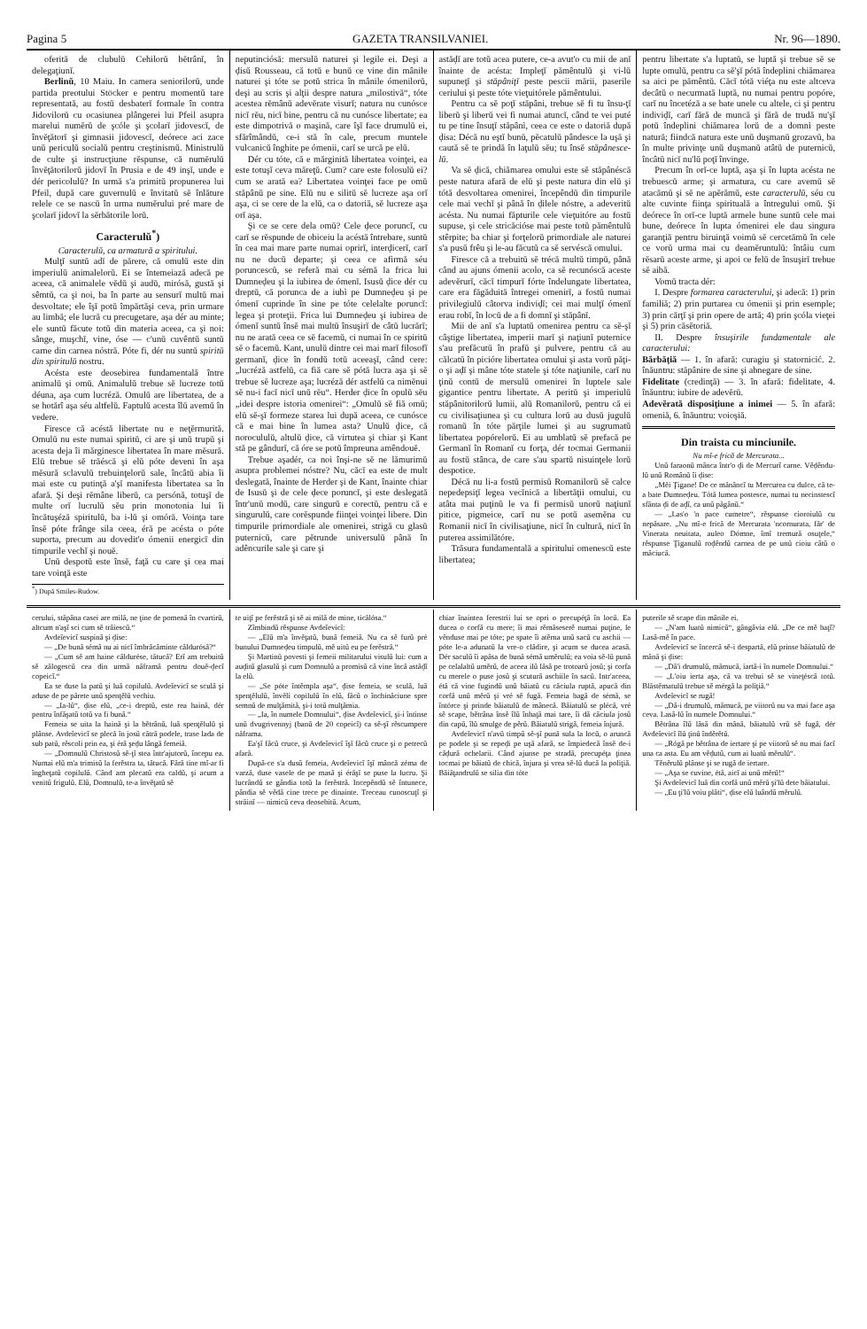Pagina 5 GAZETA TRANSILVANIEI. Nr. 96—1890.
oferită de clubulŭ Cehilorŭ bĕtrânĭ, în delegaţiunĭ.
Berlinŭ, 10 Maiu. In camera seniorilorŭ, unde partida preotului Stöcker e pentru momentŭ tare representată, au fostŭ desbaterĭ formale în contra Jidovilorŭ cu ocasiunea plângerei lui Pfeil asupra marelui numĕrŭ de şcóle şi şcolarĭ jidovescĭ, de învĕţătorĭ şi gimnasii jidovescĭ, deórece aci zace unŭ periculŭ socialŭ pentru creştinismŭ. Ministrulŭ de culte şi instrucţiune rĕspunse, că numĕrulŭ învĕţătorilorŭ jidovĭ în Prusia e de 49 inşĭ, unde e dér pericolulŭ? In urmă s'a primitŭ propunerea lui Pfeil, după care guvernulŭ e învitatŭ sĕ înlăture relele ce se nascŭ în urma numĕrului pré mare de şcolarĭ jidovĭ la sĕrbătorile lorŭ.
Caracterulŭ<sup>*</sup>)
Caracterulŭ, ca armatură a spiritului.
Mulţĭ suntŭ adĭ de părere, că omulŭ este din imperiulŭ animalelorŭ. Ei se întemeiază adecă pe aceea, că animalele vĕdŭ şi audŭ, mirósă, gustă şi sêmtŭ, ca şi noi, ba în parte au sensurĭ multŭ mai desvoltate; ele îşĭ potŭ împărtăşi ceva, prin urmare au limbă; ele lucră cu precugetare, aşa dér au minte; ele suntŭ făcute totŭ din materia aceea, ca şi noi: sânge, muşchĭ, vine, óse — c'unŭ cuvêntŭ suntŭ carne din carnea nóstră. Póte fi, dér nu suntŭ spiritŭ din spiritulŭ nostru.
Acésta este deosebirea fundamentală între animalŭ şi omŭ. Animalulŭ trebue sĕ lucreze totŭ déuna, aşa cum lucréză. Omulŭ are libertatea, de a se hotărî aşa séu altfelŭ. Faptulŭ acesta îlŭ avemŭ în vedere.
Firesce că acéstă libertate nu e neţĕrmurită. Omulŭ nu este numai spiritŭ, ci are şi unŭ trupŭ şi acesta deja îi mărginesce libertatea în mare mĕsură. Elŭ trebue sĕ trăéscă şi elŭ póte deveni în aşa mĕsură sclavulŭ trebuinţelorŭ sale, încâtŭ abia îi mai este cu putinţă a'şĭ manifesta libertatea sa în afară. Şi deşi rĕmâne liberŭ, ca persónă, totuşĭ de multe orĭ lucrulŭ sĕu prin monotonia lui îi încătuşéză spiritulŭ, ba i-lŭ şi omóră. Voinţa tare însĕ póte frânge sila ceea, éră pe acésta o póte suporta, precum au dovedit'o ómenii energicĭ din timpurile vechĭ şi nouĕ.
Unŭ despotŭ este însĕ, faţă cu care şi cea mai tare voinţă este
<sup>*</sup>) După Smiles-Rudow.
neputinciósă: mersulŭ naturei şi legile ei. Deşi a ḑisŭ Rousseau, că totŭ e bunŭ ce vine din mânile naturei şi tóte se potŭ strica în mânile ómenilorŭ, deşi au scris şi alţii despre natura „milostivă“, tóte acestea rĕmânŭ adevĕrate visurĭ; natura nu cunósce nicĭ rĕu, nicĭ bine, pentru că nu cunósce libertate; ea este dimpotrivă o maşină, care îşĭ face drumulŭ ei, sfărîmândŭ, ce-i stă în cale, precum muntele vulcanicŭ înghite pe ómenii, carĭ se urcă pe elŭ.
Dér cu tóte, că e mărginită libertatea voinţei, ea este totuşĭ ceva măreţŭ. Cum? care este folosulŭ ei? cum se arată ea? Libertatea voinţei face pe omŭ stăpânŭ pe sine. Elŭ nu e silitŭ sĕ lucreze aşa orĭ aşa, ci se cere de la elŭ, ca o datoriă, sĕ lucreze aşa orĭ aşa.
Şi ce se cere dela omŭ? Cele ḑece poruncĭ, cu carĭ se rĕspunde de obiceiu la acéstă întrebare, suntŭ în cea mai mare parte numai oprirĭ, interḑicerĭ, carĭ nu ne ducŭ departe; şi ceea ce afirmă séu poruncescŭ, se referă mai cu sémă la frica lui Dumneḑeu şi la iubirea de ómenĭ. Isusŭ ḑice dér cu dreptŭ, că porunca de a iubì pe Dumneḑeu şi pe ómenĭ cuprinde în sine pe tóte celelalte poruncĭ: legea şi proteţii. Frica lui Dumneḑeu şi iubirea de ómenĭ suntŭ însĕ mai multŭ însuşirĭ de câtŭ lucrărĭ; nu ne arată ceea ce sĕ facemŭ, ci numai în ce spiritŭ sĕ o facemŭ. Kant, unulŭ dintre cei mai marĭ filosofĭ germanĭ, ḑice în fondŭ totŭ aceeaşĭ, când cere: „lucréză astfelŭ, ca fiă care sĕ pótă lucra aşa şi sĕ trebue sĕ lucreze aşa; lucréză dér astfelŭ ca nimĕnui sĕ nu-i facĭ nicĭ unŭ rĕu“. Herder ḑice în opulŭ sĕu „idei despre istoria omenirei“: „Omulŭ sĕ fiă omŭ; elŭ sĕ-şĭ formeze starea lui după aceea, ce cunósce că e mai bine în lumea asta? Unulŭ ḑice, că norocululŭ, altulŭ ḑice, că virtutea şi chiar şi Kant stă pe gândurĭ, că óre se potŭ împreuna amêndouĕ.
Trebue aşadér, ca noi înşi-ne sĕ ne lămurimŭ asupra problemei nóstre? Nu, căcĭ ea este de mult deslegată, înainte de Herder şi de Kant, înainte chiar de Isusŭ şi de cele ḑece poruncĭ, şi este deslegată într'unŭ modŭ, care singurŭ e corectŭ, pentru că e singurulŭ, care corĕspunde fiinţei voinţei libere. Din timpurile primordiale ale omenirei, strigă cu glasŭ puternicŭ, care pĕtrunde universulŭ până în adêncurile sale şi care şi
astăḑĭ are totŭ acea putere, ce-a avut'o cu mii de anĭ înainte de acésta: Impleţĭ pămêntulŭ şi vi-lŭ supuneţĭ şi stăpâniţĭ peste pescii mării, paserile ceriului şi peste tóte vieţuitórele pămêntului.
Pentru ca sĕ poţĭ stăpâni, trebue sĕ fi tu însu-ţĭ liberŭ şi liberŭ vei fi numai atuncĭ, când te vei puté tu pe tine însuţĭ stăpânì, ceea ce este o datoriă după ḑisa: Décă nu eştĭ bunŭ, pĕcatulŭ pândesce la uşă şi caută sĕ te prindă în laţulŭ sĕu; tu însĕ stăpânesce-lŭ.
Va sĕ ḑică, chiămarea omului este sĕ stăpânéscă peste natura afară de elŭ şi peste natura din elŭ şi tótă desvoltarea omenirei, începêndŭ din timpurile cele mai vechĭ şi până în ḑilele nóstre, a adeveritŭ acésta. Nu numai făpturile cele vieţuitóre au fostŭ supuse, şi cele stricăcióse mai peste totŭ pămêntulŭ stêrpite; ba chiar şi forţelorŭ primordiale ale naturei s'a pusŭ frêu şi le-au făcutŭ ca sĕ servéscă omului.
Firesce că a trebuitŭ sĕ tréсă multŭ timpŭ, până când au ajuns ómenii acolo, ca sĕ recunóscă aceste adevĕrurĭ, căcĭ timpurĭ fórte îndelungate libertatea, care era făgăduită întregei omenirĭ, a fostŭ numai privilegiulŭ câtorva indiviḑĭ; cei mai mulţĭ ómenĭ erau robĭ, în locŭ de a fi domnĭ şi stăpânĭ.
Mii de anĭ s'a luptatŭ omenirea pentru ca sĕ-şĭ câştige libertatea, imperii marĭ şi naţiunĭ puternice s'au prefăcutŭ în prafŭ şi pulvere, pentru că au călcatŭ în picióre libertatea omului şi asta vorŭ păţi-o şi aḑĭ şi mâne tóte statele şi tóte naţiunile, carĭ nu ţinŭ contŭ de mersulŭ omenirei în luptele sale gigantice pentru libertate. A peritŭ şi imperiulŭ stăpânitorilorŭ lumii, alŭ Romanilorŭ, pentru că ei cu civilisaţiunea şi cu cultura lorŭ au dusŭ jugulŭ romanŭ în tóte părţile lumei şi au sugrumatŭ libertatea popórelorŭ. Ei au umblatŭ sĕ prefacă pe Germanĭ în Romanĭ cu forţa, dér tocmai Germanii au fostŭ stânca, de care s'au spartŭ nisuinţele lorŭ despotice.
Décă nu li-a fostŭ permisŭ Romanilorŭ sĕ calce nepedepsiţĭ legea vecĭnică a libertăţii omului, cu atâta mai puţinŭ le va fi permisŭ unorŭ naţiunĭ pitice, pigmeice, carĭ nu se potŭ asemĕna cu Romanii nicĭ în civilisaţiune, nicĭ în cultură, nicĭ în puterea assimilătóre.
Trăsura fundamentală a spiritului omenescŭ este libertatea;
pentru libertate s'a luptatŭ, se luptă şi trebue sĕ se lupte omulŭ, pentru ca sĕ'şĭ pótă îndeplini chiămarea sa aici pe pămêntŭ. Căcĭ tótă viéţa nu este altceva decâtŭ o necurmată luptă, nu numai pentru popóre, carĭ nu încetéză a se bate unele cu altele, ci şi pentru indiviḑĭ, carĭ fără de muncă şi fără de trudă nu'şĭ potŭ îndeplini chiămarea lorŭ de a domnì peste natură; fiindcă natura este unŭ duşmanŭ grozavŭ, ba în multe privinţe unŭ duşmanŭ atâtŭ de puternicŭ, încâtŭ nicĭ nu'lŭ poţĭ învinge.
Precum în orĭ-ce luptă, aşa şi în lupta acésta ne trebuescŭ arme; şi armatura, cu care avemŭ sĕ atacămŭ şi sĕ ne apĕrămŭ, este caracterulŭ, séu cu alte cuvinte fiinţa spirituală a întregului omŭ. Şi deórece în orĭ-ce luptă armele bune suntŭ cele mai bune, deórece în lupta ómenirei ele dau singura garanţiă pentru biruinţă voimŭ sĕ cercetămŭ în cele ce vorŭ urma mai cu deamĕruntulŭ: întâiu cum rĕsarŭ aceste arme, şi apoi ce felŭ de însuşirĭ trebue sĕ aibă.
Vomŭ tracta dér:
I. Despre formarea caracterului, şi adecă: 1) prin familiă; 2) prin purtarea cu ómenii şi prin esemple; 3) prin cărţĭ şi prin opere de artă; 4) prin şcóla vieţei şi 5) prin căsĕtoriă.
II. Despre însuşirile fundamentale ale caracterului:
Bărbăţiă — 1. în afară: curagiu şi statornicić. 2. înăuntru: stăpânire de sine şi abnegare de sine.
Fidelitate (credinţă) — 3. în afară: fidelitate, 4. înăuntru: iubire de adevĕrŭ.
Adevĕrată disposiţiune a inimei — 5. în afară: omeniă, 6. înăuntru: voioşiă.
Din traista cu minciunile.
Nu mĭ-e frică de Mercurata...
Unŭ faraonŭ mânca într'o ḑi de Mercurĭ carne. Vĕḑêndu-lŭ unŭ Românŭ îi ḑise:
„Mĕi Ţigane! De ce mănâncĭ tu Mercurea cu dulce, că te-a bate Dumneḑeu. Tótă lumea postesce, numai tu necinstescĭ sfânta ḑi de aḑĭ, ca unŭ păgânŭ.“
— „Las'o 'n pace cumetre“, rĕspunse cioroiulŭ cu nepăsare. „Nu mĭ-e frică de Mercurata 'ncornurata, făr' de Vinerata neuitata, auleo Dómne, îmĭ tremură osuţele,“ rĕspunse Ţiganulŭ roḑêndŭ carnea de pe unŭ cioiu câtŭ o măciucă.
cerului, stăpâna casei are milă, ne ţine de pomenă în cvartirŭ, altcum n'aşĭ sci cum sĕ trăiescŭ.“
Avdeĭevicĭ suspină şi ḑise:
— „De bună sémă nu ai nicĭ îmbrăcăminte căldurósă?“
— „Cum sĕ am haine căldurése, tătucă? Erĭ am trebuitŭ sĕ zălogescŭ cea din urmă năframă pentru douĕ-ḑecĭ copeicĭ.“
Ea se duse la patŭ şi luă copilulŭ. Avdeĭevicĭ se sculă şi aduse de pe părete unŭ spenţĕlŭ vechiu.
— „Ia-lŭ“, ḑise elŭ, „ce-i dreptŭ, este rea haină, dér pentru înfăşatŭ totŭ va fi bună.“
Femeia se uita la haină şi la bĕtrânŭ, luă spenţĕlulŭ şi plânse. Avdeĭevicĭ se plecă în josŭ cătră podele, trase lada de sub patŭ, rĕscoli prin ea, şi éră şeḑu lângă femeiă.
— „Domnulŭ Christosŭ sĕ-ţĭ stea într'ajutorŭ, începu ea. Numai elŭ m'a trimisŭ la ferĕstra ta, tătucă. Fără tine mĭ-ar fi îngheţatŭ copilulŭ. Când am plecatŭ era caldŭ, şi acum a venitŭ frigulŭ. Elŭ, Domnulŭ, te-a învĕţatŭ sĕ
te uiţĭ pe ferĕstră şi sĕ ai milă de mine, ticălósa.“
Zîmbindŭ rĕspunse Avdeĭevicĭ:
— „Elŭ m'a învĕţatŭ, bună femeiă. Nu ca sĕ furŭ pré bunului Dumneḑeu timpulŭ, mĕ uitŭ eu pe ferĕstră.“
Şi Martinŭ povestì şi femeii militarului visulŭ lui: cum a auḑitŭ glasulŭ şi cum Domnulŭ a promisŭ că vine încă astăḑĭ la elŭ.
— „Se póte întêmpla aşa“, ḑise femeia, se sculă, luă spenţĕlulŭ, învĕlì copilulŭ în elŭ, făcŭ o închinăciune spre semnŭ de mulţămită, şi-i totŭ mulţămia.
— „Ia, în numele Domnului“, ḑise Avdeĭevicĭ, şi-i întinse unŭ dvugrivennyj (banŭ de 20 copeicĭ) ca sĕ-şĭ rĕscumpere năframa.
Ea'şĭ făcŭ cruce, şi Avdeĭevicĭ îşĭ făcŭ cruce şi o petrecŭ afară.
După-ce s'a dusŭ femeia, Avdeĭevicĭ îşĭ mâncă zéma de varză, duse vasele de pe masă şi érăşĭ se puse la lucru. Şi lucrândŭ se gândia totŭ la ferĕstră. Incepêndŭ sĕ întunece, pândia sĕ vĕdă cine trece pe dinainte. Treceau cunoscuţĭ şi străinĭ — nimicŭ ceva deosebitŭ. Acum,
chiar înaintea ferestrii lui se opri o precupéţă în locŭ. Ea ducea o corfă cu mere; îi mai rĕmăseserĕ numai puţine, le vênduse mai pe tóte; pe spate îi atêrna unŭ sacŭ cu aschii — póte le-a adunatŭ la vre-o clădire, şi acum se ducea acasă. Dér saculŭ îi apăsa de bună sémă umĕrulŭ; ea voia sĕ-lŭ pună pe celalaltŭ umĕrŭ, de aceea ilŭ lăsă pe trotoarŭ josŭ; şi corfa cu merele o puse josŭ şi scutură aschiile în sacŭ. Intr'aceea, étă că vine fugindŭ unŭ băiatŭ cu căciula ruptă, apucă din corfă unŭ mĕrŭ şi vré sĕ fugă. Femeia bagă de sémă, se întórce şi prinde băiatulŭ de mânecă. Băiatulŭ se plécă, vré sĕ scape, bĕtrâna însĕ îlŭ înhaţă mai tare, îi dă căciula josŭ din capŭ, îlŭ smulge de pĕrŭ. Băiatulŭ strigă, femeia înjură.
Avdeĭevicĭ n'avŭ timpŭ sĕ-şĭ pună sula la locŭ, o aruncă pe podele şi se repeḑi pe uşă afară, se împiedecă însĕ de-i căḑură ochelarii. Când ajunse pe stradă, precupéţa ţinea tocmai pe băiatŭ de chică, înjura şi vrea sĕ-lŭ ducă la poliţiă. Băiăţandrulŭ se silia din tóte
puterile sĕ scape din mânile ei.
— „N'am luatŭ nimicŭ“, gângăvia elŭ. „De ce mĕ baţĭ? Lasă-mĕ în pace.
Avdeĭevicĭ se încercă sĕ-i despartă, elŭ prinse băiatulŭ de mână şi ḑise:
— „Dă'i drumulŭ, mămucă, iartă-i în numele Domnului.“
— „L'oiu ierta aşa, că va trebui sĕ se vineţéscă totŭ. Blăstĕmatulŭ trebue sĕ mérgă la poliţiă.“
Avdeĭevicĭ se rugă!
— „Dă-i drumulŭ, mămucă, pe viitorŭ nu va mai face aşa ceva. Lasă-lŭ în numele Domnului.“
Bĕtrâna îlŭ lăsă din mână, băiatulŭ vrŭ sĕ fugă, dér Avdeĭevicĭ îlŭ ţinŭ îndĕrĕtŭ.
— „Rógă pe bĕtrâna de iertare şi pe viitorŭ sĕ nu mai facĭ una ca asta. Eu am vĕḑutŭ, cum ai luatŭ mĕrulŭ“.
Tĕnĕrulŭ plânse şi se rugă de iertare.
— „Aşa se cuvine, étă, aicĭ ai unŭ mĕrŭ!“
Şi Avdeĭevicĭ luă din corfă unŭ mĕrŭ şi'lŭ dete băiatului.
— „Eu ţi'lŭ voiu plăti“, ḑise elŭ luândŭ mĕrulŭ.